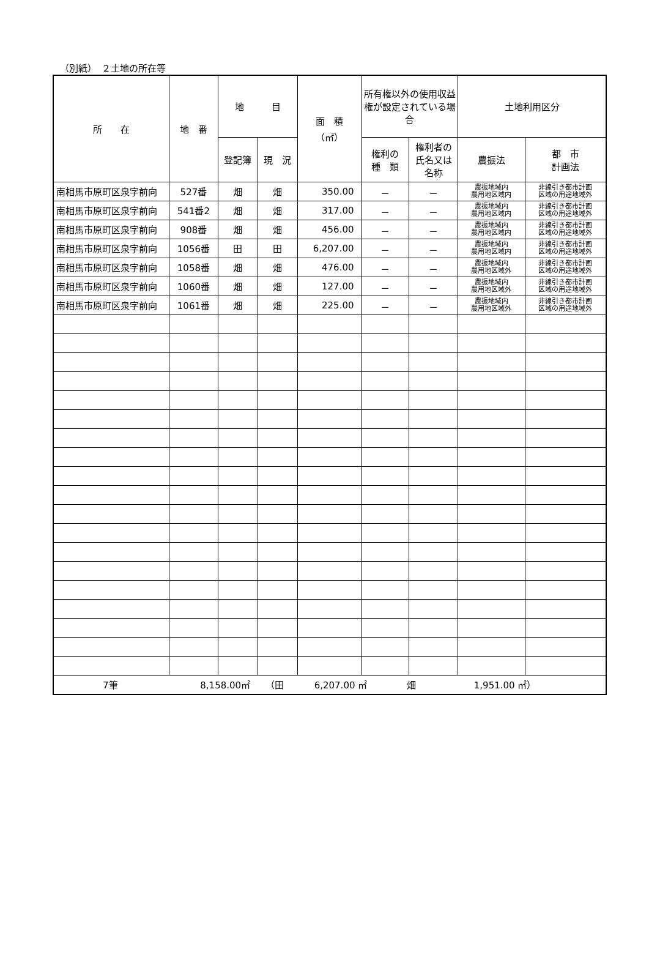（別紙）　２土地の所在等
| 所 在 | 地 番 | 地 目 | | 面 積 （㎡） | 所有権以外の使用収益権が設定されている場合 | | 土地利用区分 | |
| --- | --- | --- | --- | --- | --- | --- | --- | --- |
| | | 登記簿 | 現 況 | | 権利の 種 類 | 権利者の 氏名又は 名称 | 農振法 | 都 市 計画法 |
| 南相馬市原町区泉字前向 | 527番 | 畑 | 畑 | 350.00 | － | － | 農振地域内 農用地区域内 | 非線引き都市計画 区域の用途地域外 |
| 南相馬市原町区泉字前向 | 541番2 | 畑 | 畑 | 317.00 | － | － | 農振地域内 農用地区域内 | 非線引き都市計画 区域の用途地域外 |
| 南相馬市原町区泉字前向 | 908番 | 畑 | 畑 | 456.00 | － | － | 農振地域内 農用地区域内 | 非線引き都市計画 区域の用途地域外 |
| 南相馬市原町区泉字前向 | 1056番 | 田 | 田 | 6,207.00 | － | － | 農振地域内 農用地区域内 | 非線引き都市計画 区域の用途地域外 |
| 南相馬市原町区泉字前向 | 1058番 | 畑 | 畑 | 476.00 | － | － | 農振地域内 農用地区域外 | 非線引き都市計画 区域の用途地域外 |
| 南相馬市原町区泉字前向 | 1060番 | 畑 | 畑 | 127.00 | － | － | 農振地域内 農用地区域外 | 非線引き都市計画 区域の用途地域外 |
| 南相馬市原町区泉字前向 | 1061番 | 畑 | 畑 | 225.00 | － | － | 農振地域内 農用地区域外 | 非線引き都市計画 区域の用途地域外 |
| 7筆 8,158.00㎡ （田 6,207.00 ㎡ 畑 1,951.00 ㎡） | | | | | | | | |